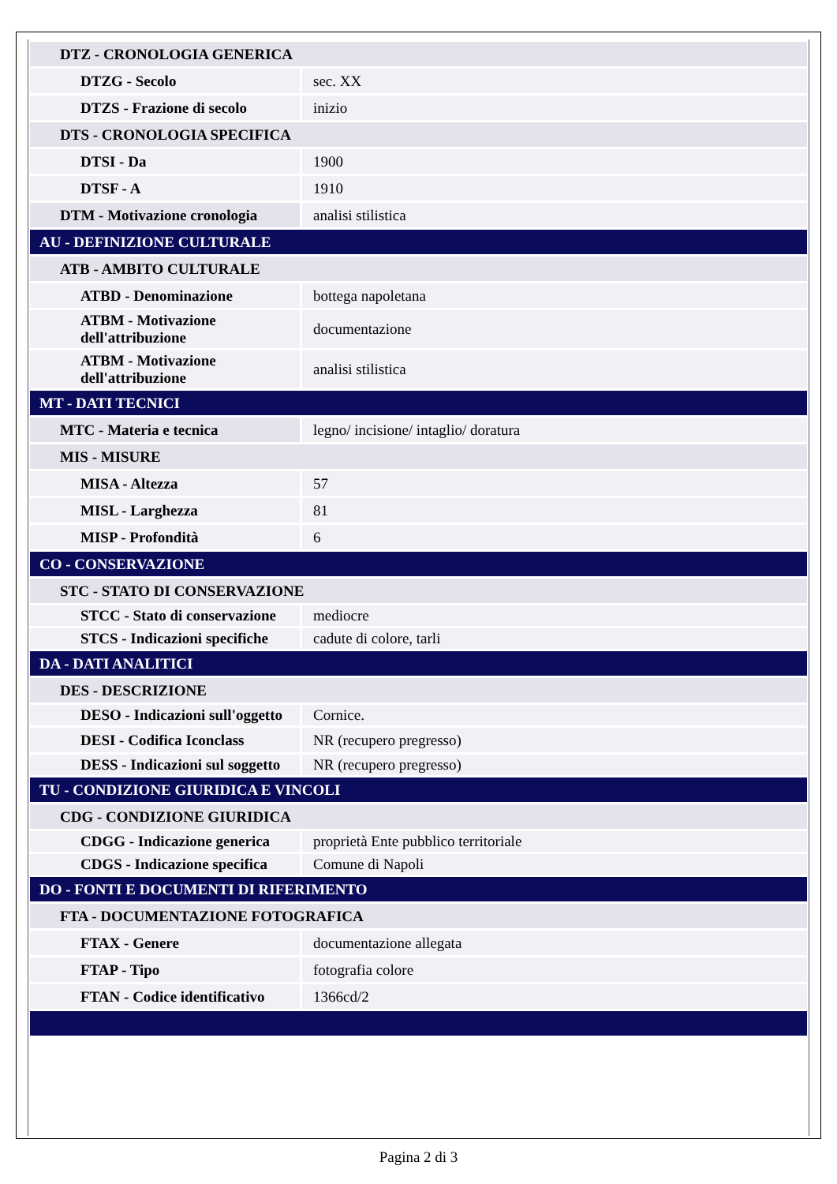| DTZ - CRONOLOGIA GENERICA | |
| DTZG - Secolo | sec. XX |
| DTZS - Frazione di secolo | inizio |
| DTS - CRONOLOGIA SPECIFICA | |
| DTSI - Da | 1900 |
| DTSF - A | 1910 |
| DTM - Motivazione cronologia | analisi stilistica |
| AU - DEFINIZIONE CULTURALE | |
| ATB - AMBITO CULTURALE | |
| ATBD - Denominazione | bottega napoletana |
| ATBM - Motivazione dell'attribuzione | documentazione |
| ATBM - Motivazione dell'attribuzione | analisi stilistica |
| MT - DATI TECNICI | |
| MTC - Materia e tecnica | legno/ incisione/ intaglio/ doratura |
| MIS - MISURE | |
| MISA - Altezza | 57 |
| MISL - Larghezza | 81 |
| MISP - Profondità | 6 |
| CO - CONSERVAZIONE | |
| STC - STATO DI CONSERVAZIONE | |
| STCC - Stato di conservazione | mediocre |
| STCS - Indicazioni specifiche | cadute di colore, tarli |
| DA - DATI ANALITICI | |
| DES - DESCRIZIONE | |
| DESO - Indicazioni sull'oggetto | Cornice. |
| DESI - Codifica Iconclass | NR (recupero pregresso) |
| DESS - Indicazioni sul soggetto | NR (recupero pregresso) |
| TU - CONDIZIONE GIURIDICA E VINCOLI | |
| CDG - CONDIZIONE GIURIDICA | |
| CDGG - Indicazione generica | proprietà Ente pubblico territoriale |
| CDGS - Indicazione specifica | Comune di Napoli |
| DO - FONTI E DOCUMENTI DI RIFERIMENTO | |
| FTA - DOCUMENTAZIONE FOTOGRAFICA | |
| FTAX - Genere | documentazione allegata |
| FTAP - Tipo | fotografia colore |
| FTAN - Codice identificativo | 1366cd/2 |
Pagina 2 di 3